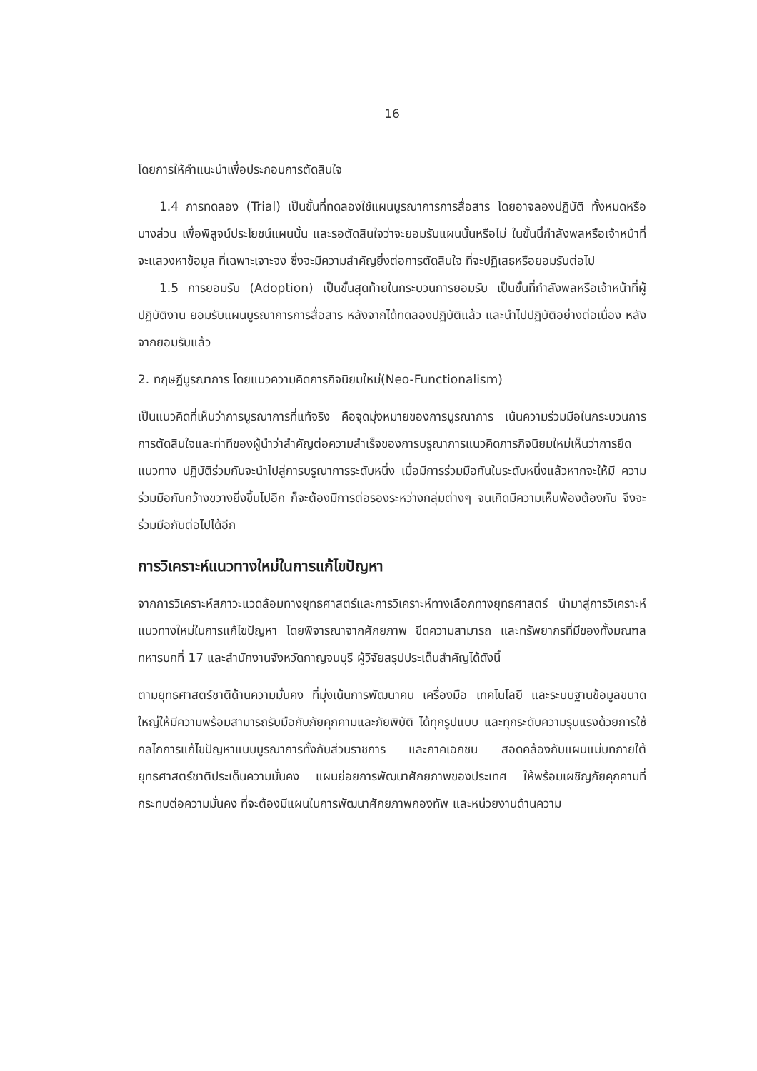16
โดยการให้คำแนะนำเพื่อประกอบการตัดสินใจ
1.4 การทดลอง (Trial) เป็นขั้นที่ทดลองใช้แผนบูรณาการการสื่อสาร โดยอาจลองปฏิบัติ ทั้งหมดหรือบางส่วน เพื่อพิสูจน์ประโยชน์แผนนั้น และรอตัดสินใจว่าจะยอมรับแผนนั้นหรือไม่ ในขั้นนี้กำลังพลหรือเจ้าหน้าที่จะแสวงหาข้อมูล ที่เฉพาะเจาะจง ซึ่งจะมีความสำคัญยิ่งต่อการตัดสินใจ ที่จะปฏิเสธหรือยอมรับต่อไป
1.5 การยอมรับ (Adoption) เป็นขั้นสุดท้ายในกระบวนการยอมรับ เป็นขั้นที่กำลังพลหรือเจ้าหน้าที่ผู้ปฏิบัติงาน ยอมรับแผนบูรณาการการสื่อสาร หลังจากได้ทดลองปฏิบัติแล้ว และนำไปปฏิบัติอย่างต่อเนื่อง หลังจากยอมรับแล้ว
2. ทฤษฎีบูรณาการ โดยแนวความคิดภารกิจนิยมใหม่(Neo-Functionalism)
เป็นแนวคิดที่เห็นว่าการบูรณาการที่แท้จริง คือจุดมุ่งหมายของการบูรณาการ เน้นความร่วมมือในกระบวนการการตัดสินใจและท่าทีของผู้นำว่าสำคัญต่อความสำเร็จของการบรูณาการแนวคิดภารกิจนิยมใหม่เห็นว่าการยึดแนวทาง ปฏิบัติร่วมกันจะนำไปสู่การบรูณาการระดับหนึ่ง เมื่อมีการร่วมมือกันในระดับหนึ่งแล้วหากจะให้มี ความร่วมมือกันกว้างขวางยิ่งขึ้นไปอีก ก็จะต้องมีการต่อรองระหว่างกลุ่มต่างๆ จนเกิดมีความเห็นพ้องต้องกัน จึงจะร่วมมือกันต่อไปได้อีก
การวิเคราะห์แนวทางใหม่ในการแก้ไขปัญหา
จากการวิเคราะห์สภาวะแวดล้อมทางยุทธศาสตร์และการวิเคราะห์ทางเลือกทางยุทธศาสตร์ นำมาสู่การวิเคราะห์แนวทางใหม่ในการแก้ไขปัญหา โดยพิจารณาจากศักยภาพ ขีดความสามารถ และทรัพยากรที่มีของทั้งมณฑลทหารบกที่ 17 และสำนักงานจังหวัดกาญจนบุรี ผู้วิจัยสรุปประเด็นสำคัญได้ดังนี้
ตามยุทธศาสตร์ชาติด้านความมั่นคง ที่มุ่งเน้นการพัฒนาคน เครื่องมือ เทคโนโลยี และระบบฐานข้อมูลขนาดใหญ่ให้มีความพร้อมสามารถรับมือกับภัยคุกคามและภัยพิบัติ ได้ทุกรูปแบบ และทุกระดับความรุนแรงด้วยการใช้กลไกการแก้ไขปัญหาแบบบูรณาการทั้งกับส่วนราชการ และภาคเอกชน สอดคล้องกับแผนแม่บทภายใต้ยุทธศาสตร์ชาติประเด็นความมั่นคง แผนย่อยการพัฒนาศักยภาพของประเทศ ให้พร้อมเผชิญภัยคุกคามที่กระทบต่อความมั่นคง ที่จะต้องมีแผนในการพัฒนาศักยภาพกองทัพ และหน่วยงานด้านความ